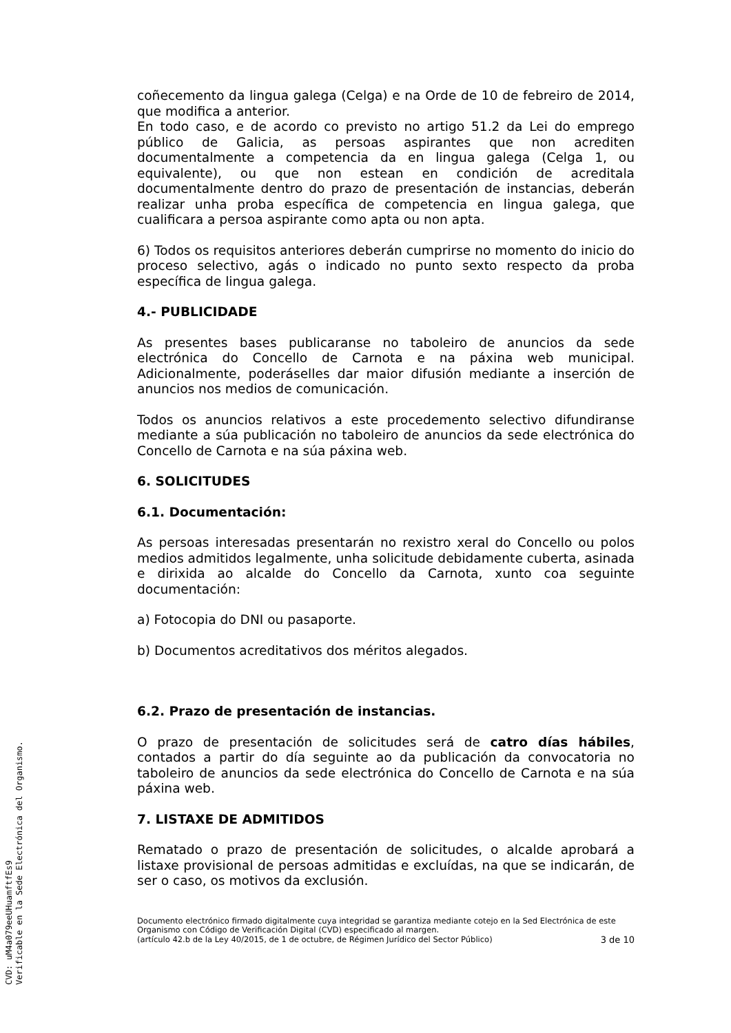coñecemento da lingua galega (Celga) e na Orde de 10 de febreiro de 2014, que modifica a anterior.
En todo caso, e de acordo co previsto no artigo 51.2 da Lei do emprego público de Galicia, as persoas aspirantes que non acrediten documentalmente a competencia da en lingua galega (Celga 1, ou equivalente), ou que non estean en condición de acreditala documentalmente dentro do prazo de presentación de instancias, deberán realizar unha proba específica de competencia en lingua galega, que cualificara a persoa aspirante como apta ou non apta.
6) Todos os requisitos anteriores deberán cumprirse no momento do inicio do proceso selectivo, agás o indicado no punto sexto respecto da proba específica de lingua galega.
4.- PUBLICIDADE
As presentes bases publicaranse no taboleiro de anuncios da sede electrónica do Concello de Carnota e na páxina web municipal. Adicionalmente, poderáselles dar maior difusión mediante a inserción de anuncios nos medios de comunicación.
Todos os anuncios relativos a este procedemento selectivo difundiranse mediante a súa publicación no taboleiro de anuncios da sede electrónica do Concello de Carnota e na súa páxina web.
6. SOLICITUDES
6.1. Documentación:
As persoas interesadas presentarán no rexistro xeral do Concello ou polos medios admitidos legalmente, unha solicitude debidamente cuberta, asinada e dirixida ao alcalde do Concello da Carnota, xunto coa seguinte documentación:
a) Fotocopia do DNI ou pasaporte.
b) Documentos acreditativos dos méritos alegados.
6.2. Prazo de presentación de instancias.
O prazo de presentación de solicitudes será de catro días hábiles, contados a partir do día seguinte ao da publicación da convocatoria no taboleiro de anuncios da sede electrónica do Concello de Carnota e na súa páxina web.
7. LISTAXE DE ADMITIDOS
Rematado o prazo de presentación de solicitudes, o alcalde aprobará a listaxe provisional de persoas admitidas e excluídas, na que se indicarán, de ser o caso, os motivos da exclusión.
Documento electrónico firmado digitalmente cuya integridad se garantiza mediante cotejo en la Sed Electrónica de este Organismo con Código de Verificación Digital (CVD) especificado al margen.
(artículo 42.b de la Ley 40/2015, de 1 de octubre, de Régimen Jurídico del Sector Público) 3 de 10
CVD: uM4a079eeUHuamftfEs9
Verificable en la Sede Electrónica del Organismo.